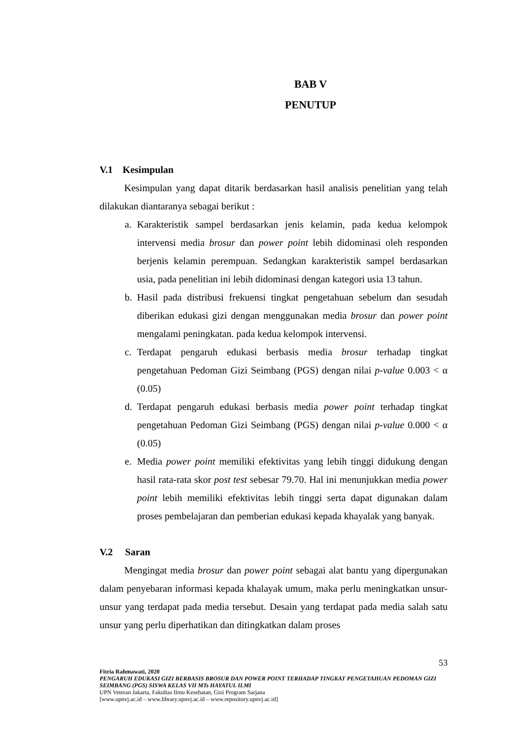BAB V
PENUTUP
V.1 Kesimpulan
Kesimpulan yang dapat ditarik berdasarkan hasil analisis penelitian yang telah dilakukan diantaranya sebagai berikut :
a. Karakteristik sampel berdasarkan jenis kelamin, pada kedua kelompok intervensi media brosur dan power point lebih didominasi oleh responden berjenis kelamin perempuan. Sedangkan karakteristik sampel berdasarkan usia, pada penelitian ini lebih didominasi dengan kategori usia 13 tahun.
b. Hasil pada distribusi frekuensi tingkat pengetahuan sebelum dan sesudah diberikan edukasi gizi dengan menggunakan media brosur dan power point mengalami peningkatan. pada kedua kelompok intervensi.
c. Terdapat pengaruh edukasi berbasis media brosur terhadap tingkat pengetahuan Pedoman Gizi Seimbang (PGS) dengan nilai p-value 0.003 < α (0.05)
d. Terdapat pengaruh edukasi berbasis media power point terhadap tingkat pengetahuan Pedoman Gizi Seimbang (PGS) dengan nilai p-value 0.000 < α (0.05)
e. Media power point memiliki efektivitas yang lebih tinggi didukung dengan hasil rata-rata skor post test sebesar 79.70. Hal ini menunjukkan media power point lebih memiliki efektivitas lebih tinggi serta dapat digunakan dalam proses pembelajaran dan pemberian edukasi kepada khayalak yang banyak.
V.2 Saran
Mengingat media brosur dan power point sebagai alat bantu yang dipergunakan dalam penyebaran informasi kepada khalayak umum, maka perlu meningkatkan unsur-unsur yang terdapat pada media tersebut. Desain yang terdapat pada media salah satu unsur yang perlu diperhatikan dan ditingkatkan dalam proses
53
Fitria Rahmawati, 2020
PENGARUH EDUKASI GIZI BERBASIS BROSUR DAN POWER POINT TERHADAP TINGKAT PENGETAHUAN PEDOMAN GIZI SEIMBANG (PGS) SISWA KELAS VII MTs HAYATUL ILMI
UPN Veteran Jakarta, Fakultas Ilmu Kesehatan, Gizi Program Sarjana
[www.upnvj.ac.id – www.library.upnvj.ac.id – www.repository.upnvj.ac.id]